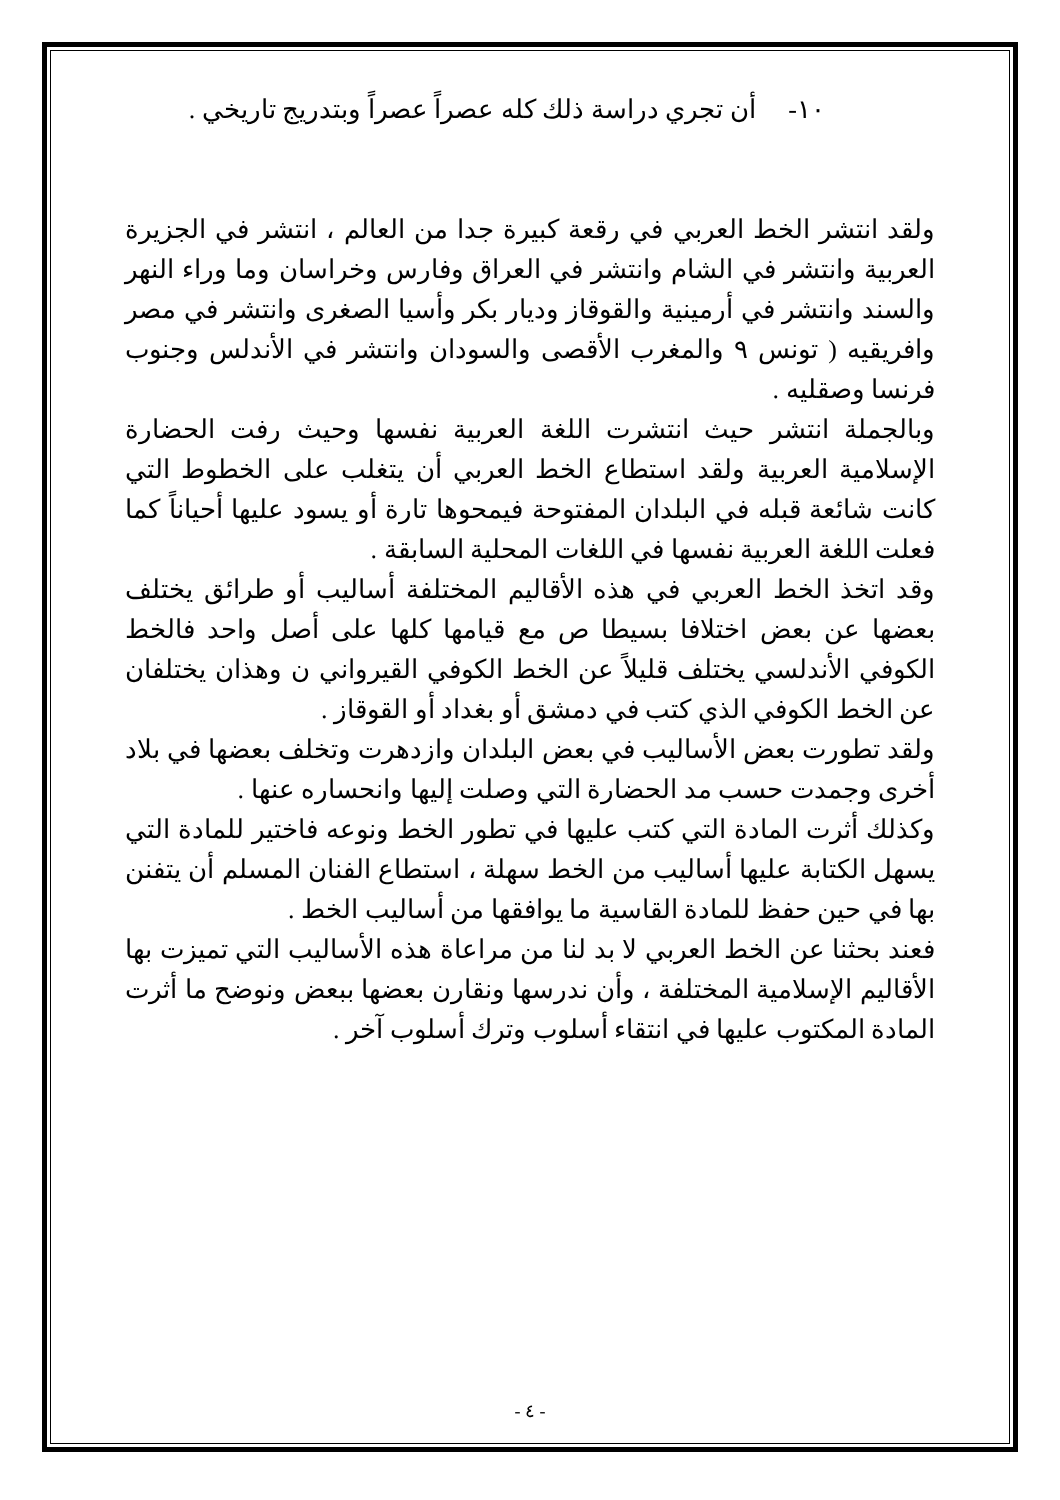١٠- أن تجري دراسة ذلك كله عصراً عصراً وبتدريج تاريخي .
ولقد انتشر الخط العربي في رقعة كبيرة جدا من العالم ، انتشر في الجزيرة العربية وانتشر في الشام وانتشر في العراق وفارس وخراسان وما وراء النهر والسند وانتشر في أرمينية والقوقاز وديار بكر وأسيا الصغرى وانتشر في مصر وافريقيه ( تونس ٩ والمغرب الأقصى والسودان وانتشر في الأندلس وجنوب فرنسا وصقليه .
وبالجملة انتشر حيث انتشرت اللغة العربية نفسها وحيث رفت الحضارة الإسلامية العربية ولقد استطاع الخط العربي أن يتغلب على الخطوط التي كانت شائعة قبله في البلدان المفتوحة فيمحوها تارة أو يسود عليها أحياناً كما فعلت اللغة العربية نفسها في اللغات المحلية السابقة .
وقد اتخذ الخط العربي في هذه الأقاليم المختلفة أساليب أو طرائق يختلف بعضها عن بعض اختلافا بسيطا ص مع قيامها كلها على أصل واحد فالخط الكوفي الأندلسي يختلف قليلاً عن الخط الكوفي القيرواني ن وهذان يختلفان عن الخط الكوفي الذي كتب في دمشق أو بغداد أو القوقاز .
ولقد تطورت بعض الأساليب في بعض البلدان وازدهرت وتخلف بعضها في بلاد أخرى وجمدت حسب مد الحضارة التي وصلت إليها وانحساره عنها .
وكذلك أثرت المادة التي كتب عليها في تطور الخط ونوعه فاختير للمادة التي يسهل الكتابة عليها أساليب من الخط سهلة ، استطاع الفنان المسلم أن يتفنن بها في حين حفظ للمادة القاسية ما يوافقها من أساليب الخط .
فعند بحثنا عن الخط العربي لا بد لنا من مراعاة هذه الأساليب التي تميزت بها الأقاليم الإسلامية المختلفة ، وأن ندرسها ونقارن بعضها ببعض ونوضح ما أثرت المادة المكتوب عليها في انتقاء أسلوب وترك أسلوب آخر .
- ٤ -